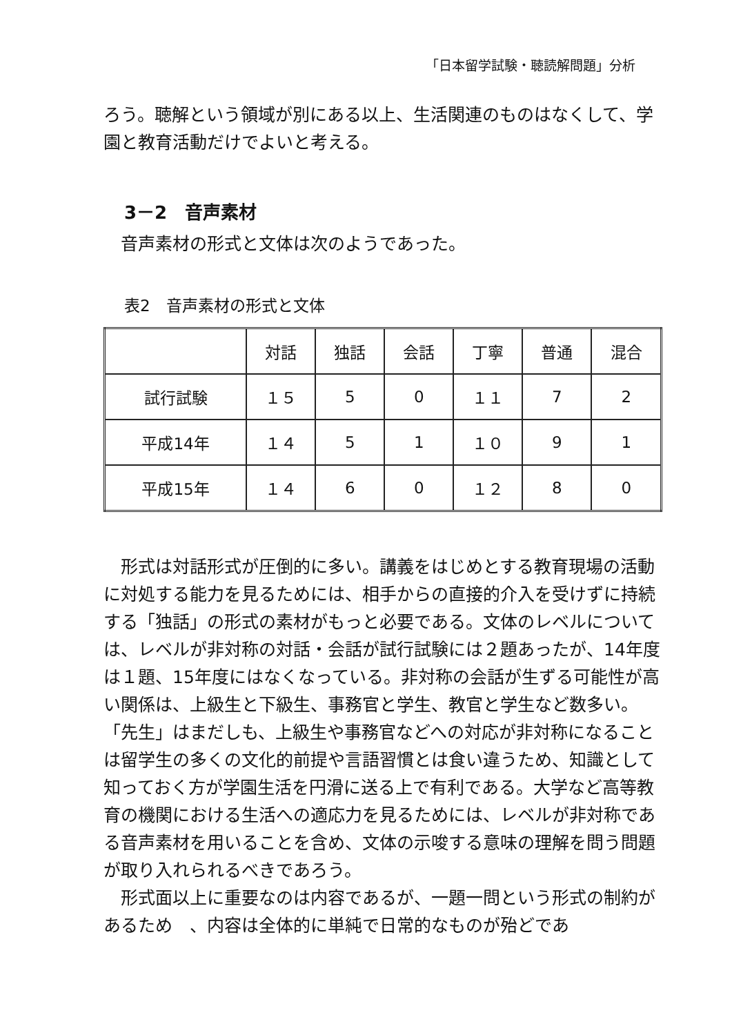「日本留学試験・聴読解問題」分析
ろう。聴解という領域が別にある以上、生活関連のものはなくして、学園と教育活動だけでよいと考える。
3－2　音声素材
音声素材の形式と文体は次のようであった。
表2　音声素材の形式と文体
| | 対話 | 独話 | 会話 | 丁寧 | 普通 | 混合 |
| --- | --- | --- | --- | --- | --- | --- |
| 試行試験 | １５ | 5 | 0 | １１ | 7 | 2 |
| 平成14年 | １４ | 5 | 1 | １０ | 9 | 1 |
| 平成15年 | １４ | 6 | 0 | １２ | 8 | 0 |
形式は対話形式が圧倒的に多い。講義をはじめとする教育現場の活動に対処する能力を見るためには、相手からの直接的介入を受けずに持続する「独話」の形式の素材がもっと必要である。文体のレベルについては、レベルが非対称の対話・会話が試行試験には２題あったが、14年度は１題、15年度にはなくなっている。非対称の会話が生ずる可能性が高い関係は、上級生と下級生、事務官と学生、教官と学生など数多い。「先生」はまだしも、上級生や事務官などへの対応が非対称になることは留学生の多くの文化的前提や言語習慣とは食い違うため、知識として知っておく方が学園生活を円滑に送る上で有利である。大学など高等教育の機関における生活への適応力を見るためには、レベルが非対称である音声素材を用いることを含め、文体の示唆する意味の理解を問う問題が取り入れられるべきであろう。
形式面以上に重要なのは内容であるが、一題一問という形式の制約があるため　、内容は全体的に単純で日常的なものが殆どであ